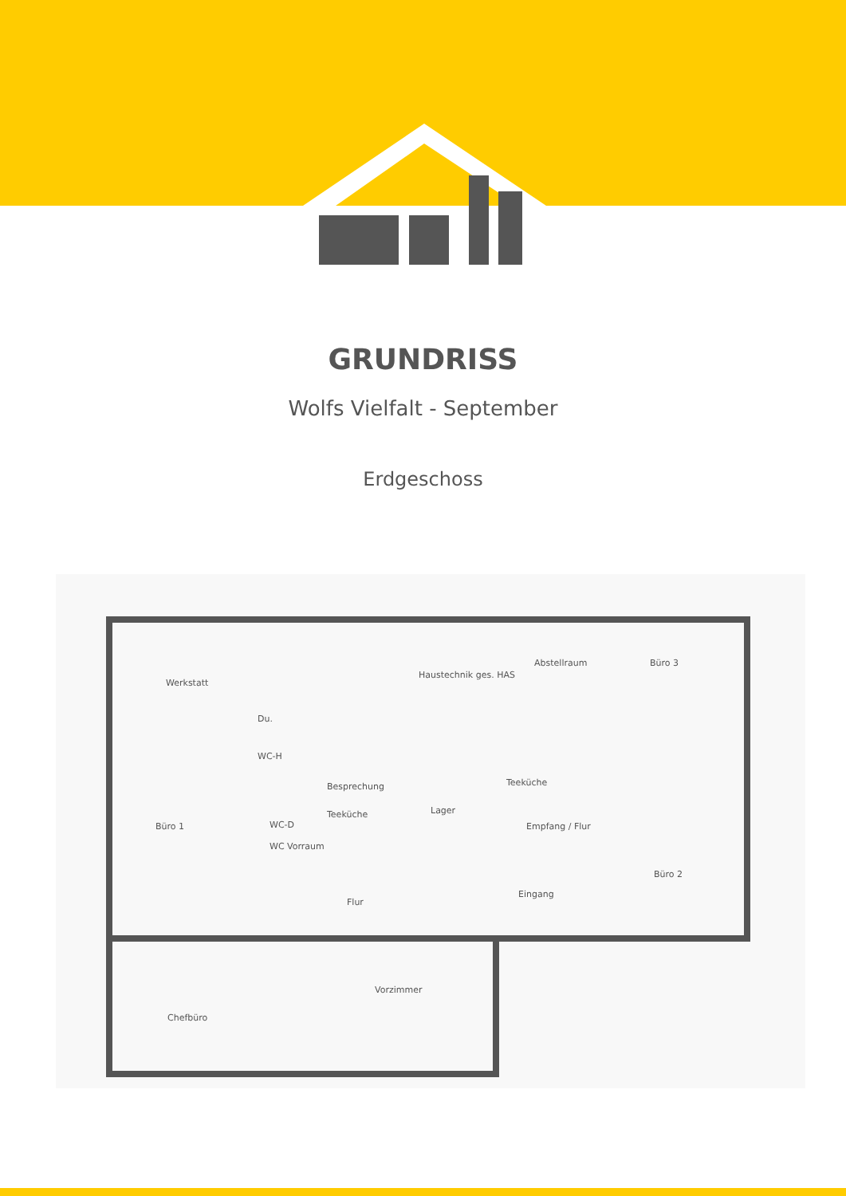GRUNDRISS
Wolfs Vielfalt - September
Erdgeschoss
Werkstatt
Haustechnik ges. HAS
Abstellraum
Büro 3
Büro 1
Besprechung
Lager
Empfang / Flur
Büro 2
Eingang
Flur
Chefbüro
Vorzimmer
Du.
WC-H
WC-D
WC Vorraum
Teeküche
Teeküche